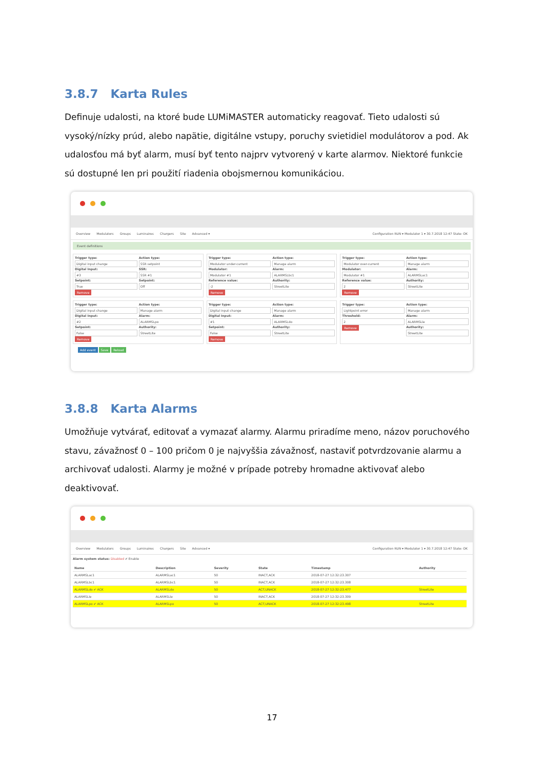3.8.7 Karta Rules
Definuje udalosti, na ktoré bude LUMiMASTER automaticky reagovať. Tieto udalosti sú vysoký/nízky prúd, alebo napätie, digitálne vstupy, poruchy svietidiel modulátorov a pod. Ak udalosťou má byť alarm, musí byť tento najprv vytvorený v karte alarmov. Niektoré funkcie sú dostupné len pri použití riadenia obojsmernou komunikáciou.
Overview Modulators Groups Luminaires Chargers Site Advanced ▾ Configuration RUN ▾ Modulator 1 ▾ 30.7.2018 12:47 State: OK
Event definitions
Trigger type:
Digital input change
Digital Input:
#3
Setpoint:
True
Remove
Action type:
SSR setpoint
SSR:
SSR #1
Setpoint:
Off
Trigger type:
Modulator under-current
Modulator:
Modulator #1
Reference value:
-2
Remove
Action type:
Manage alarm
Alarm:
ALARMSLbc1
Authority:
StreetLite
Trigger type:
Modulator over-current
Modulator:
Modulator #1
Reference value:
2
Remove
Action type:
Manage alarm
Alarm:
ALARMSLac1
Authority:
StreetLite
Trigger type:
Digital input change
Digital Input:
#2
Setpoint:
False
Remove
Action type:
Manage alarm
Alarm:
ALARMSLpo
Authority:
StreetLite
Trigger type:
Digital input change
Digital Input:
#1
Setpoint:
False
Remove
Action type:
Manage alarm
Alarm:
ALARMSLdo
Authority:
StreetLite
Trigger type:
Lightpoint error
Threshold:
2
Remove
Action type:
Manage alarm
Alarm:
ALARMSLle
Authority:
StreetLite
Add event Save Reload
3.8.8 Karta Alarms
Umožňuje vytvárať, editovať a vymazať alarmy. Alarmu priradíme meno, názov poruchového stavu, závažnosť 0 – 100 pričom 0 je najvyššia závažnosť, nastaviť potvrdzovanie alarmu a archivovať udalosti. Alarmy je možné v prípade potreby hromadne aktivovať alebo deaktivovať.
Overview Modulators Groups Luminaires Chargers Site Advanced ▾ Configuration RUN ▾ Modulator 1 ▾ 30.7.2018 12:47 State: OK
Alarm system status: Disabled ✔ Enable
| Name | Description | Severity | State | Timestamp | Authority |
| --- | --- | --- | --- | --- | --- |
| ALARMSLac1 | ALARMSLac1 | 50 | INACT,ACK | 2018-07-27 12:32:23.307 | |
| ALARMSLbc1 | ALARMSLbc1 | 50 | INACT,ACK | 2018-07-27 12:32:23.308 | |
| ALARMSLdo ✔ ACK | ALARMSLdo | 50 | ACT,UNACK | 2018-07-27 12:32:23.477 | StreetLite |
| ALARMSLle | ALARMSLle | 50 | INACT,ACK | 2018-07-27 12:32:23.309 | |
| ALARMSLpo ✔ ACK | ALARMSLpo | 50 | ACT,UNACK | 2018-07-27 12:32:23.498 | StreetLite |
17